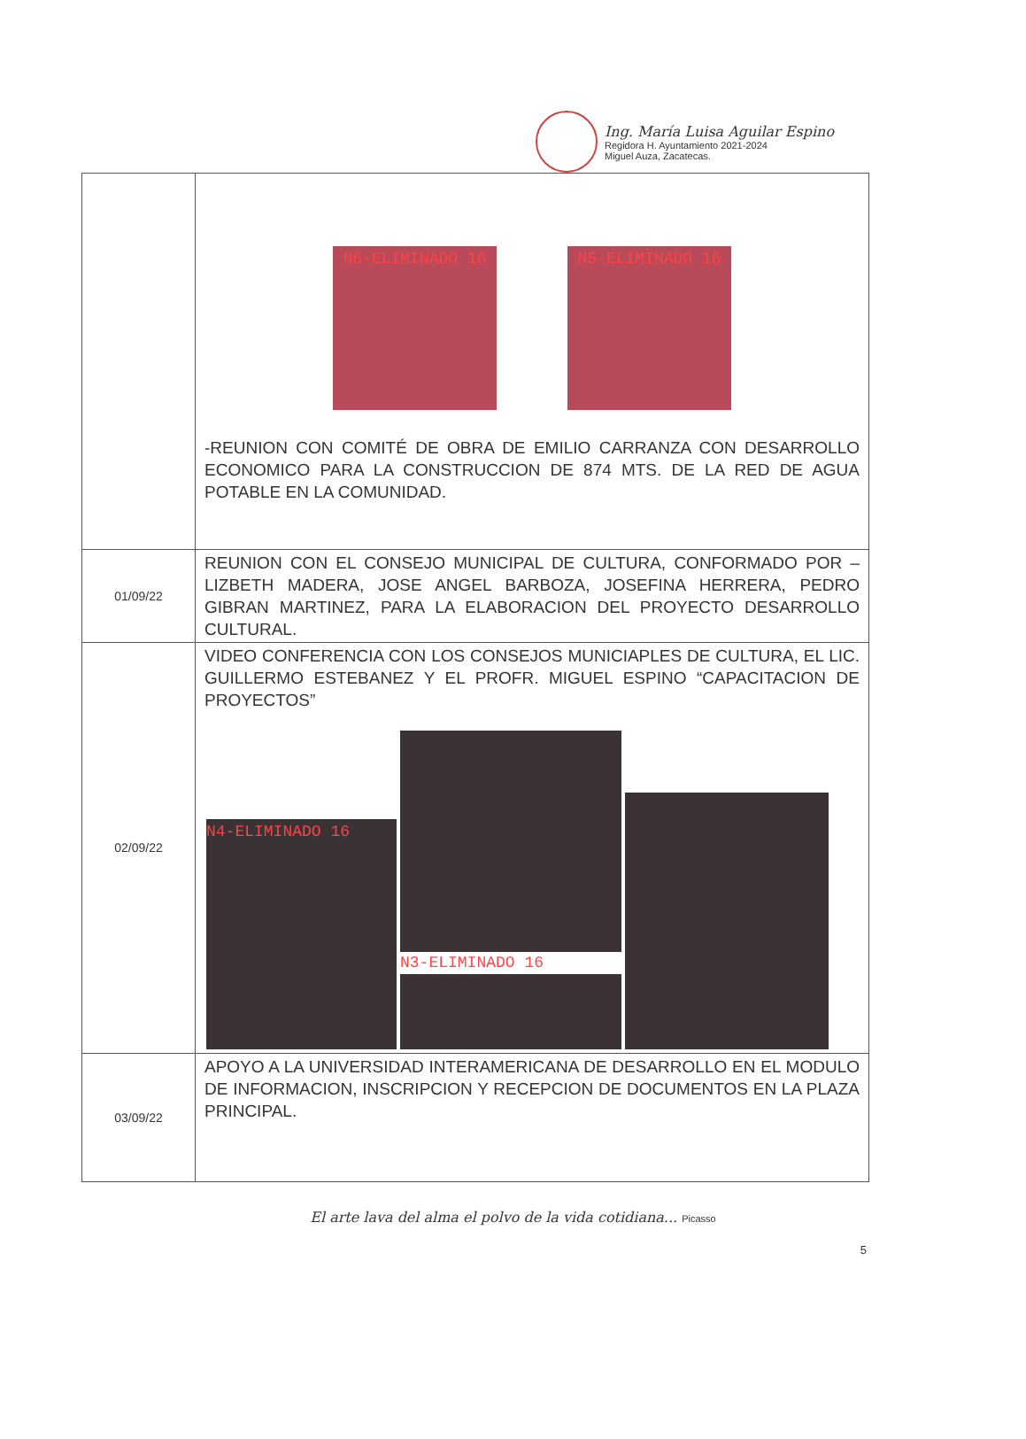Ing. María Luisa Aguilar Espino
Regidora H. Ayuntamiento 2021-2024
Miguel Auza, Zacatecas.
| | N6-ELIMINADO 16 N5-ELIMINADO 16 -REUNION CON COMITÉ DE OBRA DE EMILIO CARRANZA CON DESARROLLO ECONOMICO PARA LA CONSTRUCCION DE 874 MTS. DE LA RED DE AGUA POTABLE EN LA COMUNIDAD. |
| 01/09/22 | REUNION CON EL CONSEJO MUNICIPAL DE CULTURA, CONFORMADO POR –LIZBETH MADERA, JOSE ANGEL BARBOZA, JOSEFINA HERRERA, PEDRO GIBRAN MARTINEZ, PARA LA ELABORACION DEL PROYECTO DESARROLLO CULTURAL. |
| 02/09/22 | VIDEO CONFERENCIA CON LOS CONSEJOS MUNICIAPLES DE CULTURA, EL LIC. GUILLERMO ESTEBANEZ Y EL PROFR. MIGUEL ESPINO “CAPACITACION DE PROYECTOS” N4-ELIMINADO 16 N3-ELIMINADO 16 |
| 03/09/22 | APOYO A LA UNIVERSIDAD INTERAMERICANA DE DESARROLLO EN EL MODULO DE INFORMACION, INSCRIPCION Y RECEPCION DE DOCUMENTOS EN LA PLAZA PRINCIPAL. |
El arte lava del alma el polvo de la vida cotidiana... Picasso
5